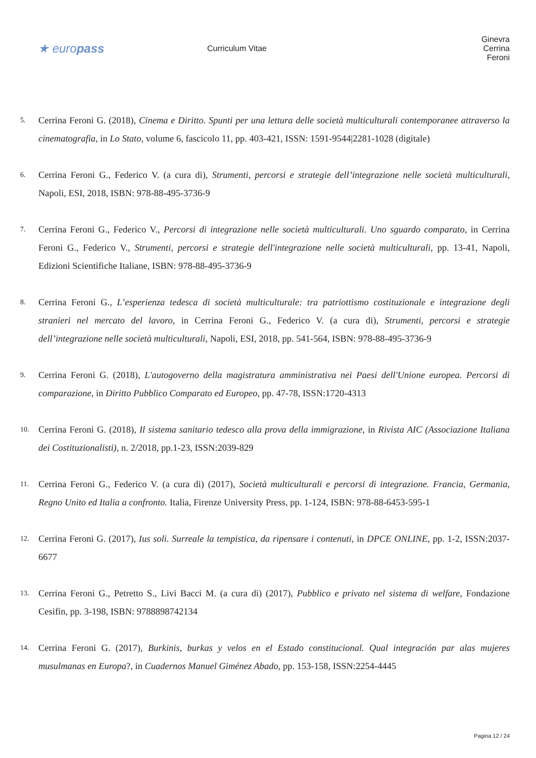★ europass
Curriculum Vitae Ginevra Cerrina Feroni
5. Cerrina Feroni G. (2018), Cinema e Diritto. Spunti per una lettura delle società multiculturali contemporanee attraverso la cinematografia, in Lo Stato, volume 6, fascicolo 11, pp. 403-421, ISSN: 1591-9544|2281-1028 (digitale)
6. Cerrina Feroni G., Federico V. (a cura di), Strumenti, percorsi e strategie dell’integrazione nelle società multiculturali, Napoli, ESI, 2018, ISBN: 978-88-495-3736-9
7. Cerrina Feroni G., Federico V., Percorsi di integrazione nelle società multiculturali. Uno sguardo comparato, in Cerrina Feroni G., Federico V., Strumenti, percorsi e strategie dell'integrazione nelle società multiculturali, pp. 13-41, Napoli, Edizioni Scientifiche Italiane, ISBN: 978-88-495-3736-9
8. Cerrina Feroni G., L’esperienza tedesca di società multiculturale: tra patriottismo costituzionale e integrazione degli stranieri nel mercato del lavoro, in Cerrina Feroni G., Federico V. (a cura di), Strumenti, percorsi e strategie dell’integrazione nelle società multiculturali, Napoli, ESI, 2018, pp. 541-564, ISBN: 978-88-495-3736-9
9. Cerrina Feroni G. (2018), L'autogoverno della magistratura amministrativa nei Paesi dell'Unione europea. Percorsi di comparazione, in Diritto Pubblico Comparato ed Europeo, pp. 47-78, ISSN:1720-4313
10. Cerrina Feroni G. (2018), Il sistema sanitario tedesco alla prova della immigrazione, in Rivista AIC (Associazione Italiana dei Costituzionalisti), n. 2/2018, pp.1-23, ISSN:2039-829
11. Cerrina Feroni G., Federico V. (a cura di) (2017), Società multiculturali e percorsi di integrazione. Francia, Germania, Regno Unito ed Italia a confronto. Italia, Firenze University Press, pp. 1-124, ISBN: 978-88-6453-595-1
12. Cerrina Feroni G. (2017), Ius soli. Surreale la tempistica, da ripensare i contenuti, in DPCE ONLINE, pp. 1-2, ISSN:2037-6677
13. Cerrina Feroni G., Petretto S., Livi Bacci M. (a cura di) (2017), Pubblico e privato nel sistema di welfare, Fondazione Cesifin, pp. 3-198, ISBN: 9788898742134
14. Cerrina Feroni G. (2017), Burkinis, burkas y velos en el Estado constitucional. Qual integración par alas mujeres musulmanas en Europa?, in Cuadernos Manuel Giménez Abado, pp. 153-158, ISSN:2254-4445
Pagina 12 / 24